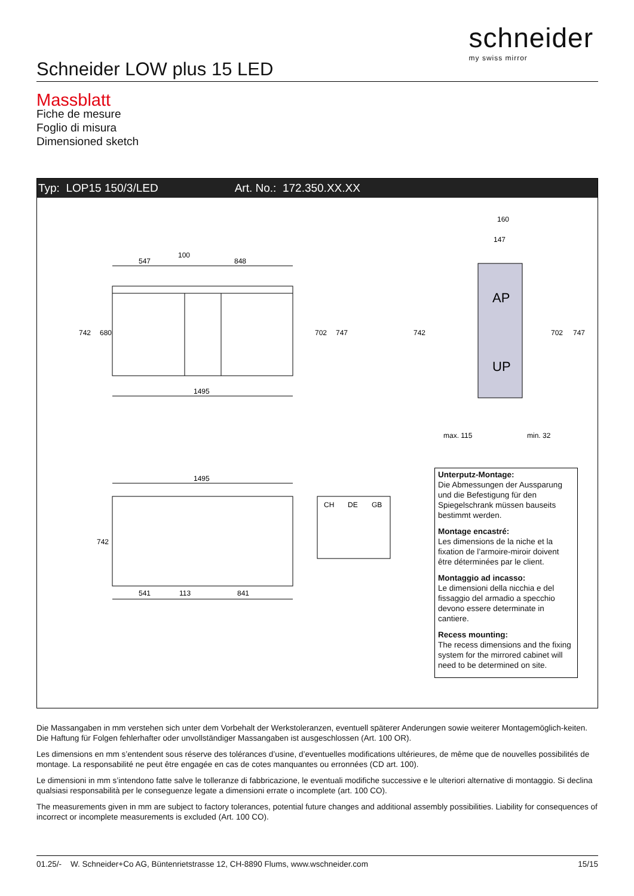schneider
my swiss mirror
Schneider LOW plus 15 LED
Massblatt
Fiche de mesure
Foglio di misura
Dimensioned sketch
Typ: LOP15 150/3/LED Art. No.: 172.350.XX.XX
547
100
848
1495
742
680
702
747
AP
UP
160
147
max. 115
min. 32
742
702
747
1495
742
541
113
841
CH
DE
GB
Unterputz-Montage:
Die Abmessungen der Aussparung und die Befestigung für den Spiegelschrank müssen bauseits bestimmt werden.
Montage encastré:
Les dimensions de la niche et la fixation de l’armoire-miroir doivent être déterminées par le client.
Montaggio ad incasso:
Le dimensioni della nicchia e del fissaggio del armadio a specchio devono essere determinate in cantiere.
Recess mounting:
The recess dimensions and the fixing system for the mirrored cabinet will need to be determined on site.
Die Massangaben in mm verstehen sich unter dem Vorbehalt der Werkstoleranzen, eventuell späterer Anderungen sowie weiterer Montagemöglich-keiten. Die Haftung für Folgen fehlerhafter oder unvollständiger Massangaben ist ausgeschlossen (Art. 100 OR).
Les dimensions en mm s’entendent sous réserve des tolérances d’usine, d’eventuelles modifications ultérieures, de même que de nouvelles possibilités de montage. La responsabilité ne peut être engagée en cas de cotes manquantes ou erronnées (CD art. 100).
Le dimensioni in mm s’intendono fatte salve le tolleranze di fabbricazione, le eventuali modifiche successive e le ulteriori alternative di montaggio. Si declina qualsiasi responsabilità per le conseguenze legate a dimensioni errate o incomplete (art. 100 CO).
The measurements given in mm are subject to factory tolerances, potential future changes and additional assembly possibilities. Liability for consequences of incorrect or incomplete measurements is excluded (Art. 100 CO).
01.25/- W. Schneider+Co AG, Büntenrietstrasse 12, CH-8890 Flums, www.wschneider.com 15/15